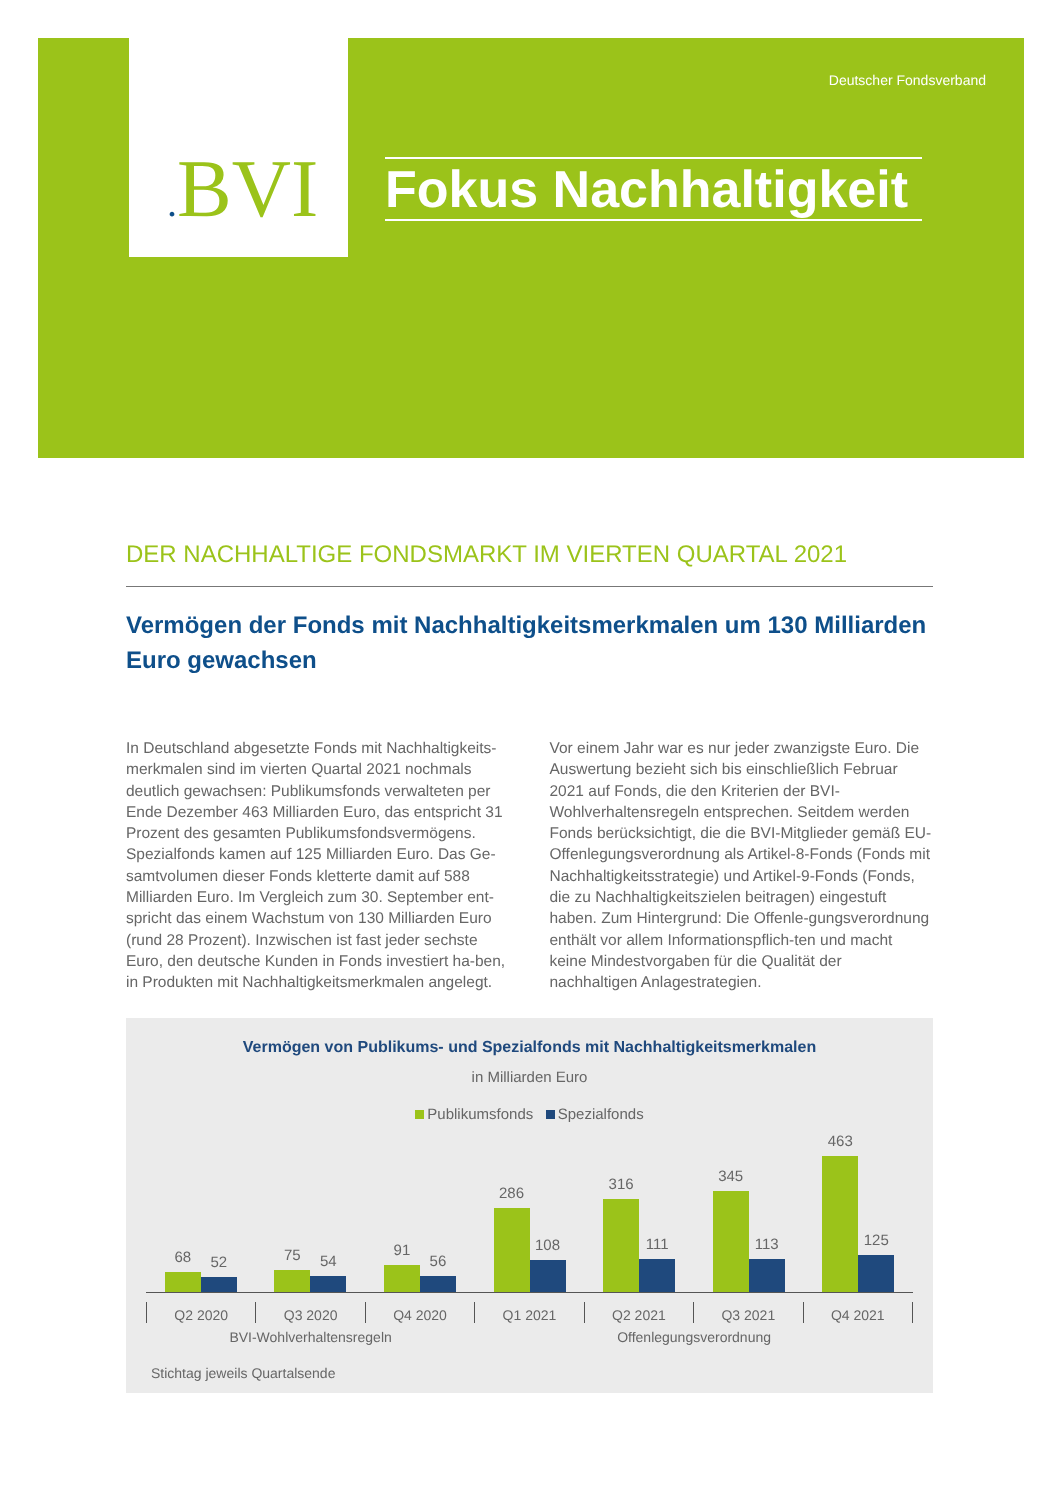. BVI
Deutscher Fondsverband
Fokus Nachhaltigkeit
DER NACHHALTIGE FONDSMARKT IM VIERTEN QUARTAL 2021
Vermögen der Fonds mit Nachhaltigkeitsmerkmalen um 130 Milliarden Euro gewachsen
In Deutschland abgesetzte Fonds mit Nachhaltigkeits-merkmalen sind im vierten Quartal 2021 nochmals deutlich gewachsen: Publikumsfonds verwalteten per Ende Dezember 463 Milliarden Euro, das entspricht 31 Prozent des gesamten Publikumsfondsvermögens. Spezialfonds kamen auf 125 Milliarden Euro. Das Ge-samtvolumen dieser Fonds kletterte damit auf 588 Milliarden Euro. Im Vergleich zum 30. September ent-spricht das einem Wachstum von 130 Milliarden Euro (rund 28 Prozent). Inzwischen ist fast jeder sechste Euro, den deutsche Kunden in Fonds investiert ha-ben, in Produkten mit Nachhaltigkeitsmerkmalen angelegt. Vor einem Jahr war es nur jeder zwanzigste Euro. Die Auswertung bezieht sich bis einschließlich Februar 2021 auf Fonds, die den Kriterien der BVI-Wohlverhaltensregeln entsprechen. Seitdem werden Fonds berücksichtigt, die die BVI-Mitglieder gemäß EU-Offenlegungsverordnung als Artikel-8-Fonds (Fonds mit Nachhaltigkeitsstrategie) und Artikel-9-Fonds (Fonds, die zu Nachhaltigkeitszielen beitragen) eingestuft haben. Zum Hintergrund: Die Offenle-gungsverordnung enthält vor allem Informationspflich-ten und macht keine Mindestvorgaben für die Qualität der nachhaltigen Anlagestrategien.
Vermögen von Publikums- und Spezialfonds mit Nachhaltigkeitsmerkmalen
in Milliarden Euro
Publikumsfonds Spezialfonds
68
52
75
54
91
56
286
108
316
111
345
113
463
125
Q2 2020 Q3 2020 Q4 2020 Q1 2021 Q2 2021 Q3 2021 Q4 2021
BVI-Wohlverhaltensregeln Offenlegungsverordnung
Stichtag jeweils Quartalsende